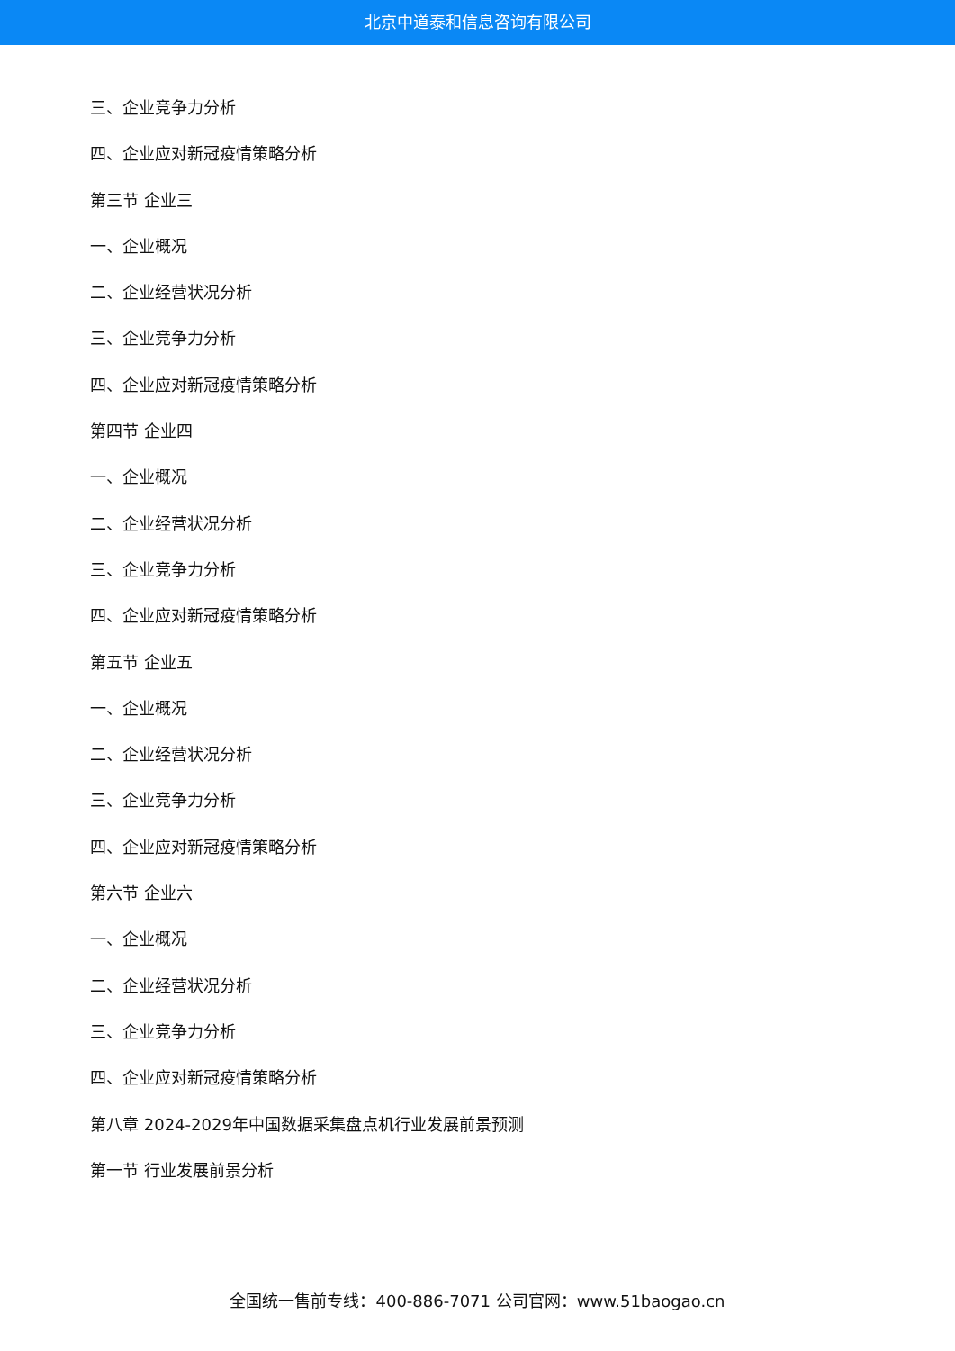北京中道泰和信息咨询有限公司
三、企业竞争力分析
四、企业应对新冠疫情策略分析
第三节 企业三
一、企业概况
二、企业经营状况分析
三、企业竞争力分析
四、企业应对新冠疫情策略分析
第四节 企业四
一、企业概况
二、企业经营状况分析
三、企业竞争力分析
四、企业应对新冠疫情策略分析
第五节 企业五
一、企业概况
二、企业经营状况分析
三、企业竞争力分析
四、企业应对新冠疫情策略分析
第六节 企业六
一、企业概况
二、企业经营状况分析
三、企业竞争力分析
四、企业应对新冠疫情策略分析
第八章 2024-2029年中国数据采集盘点机行业发展前景预测
第一节 行业发展前景分析
全国统一售前专线：400-886-7071 公司官网：www.51baogao.cn